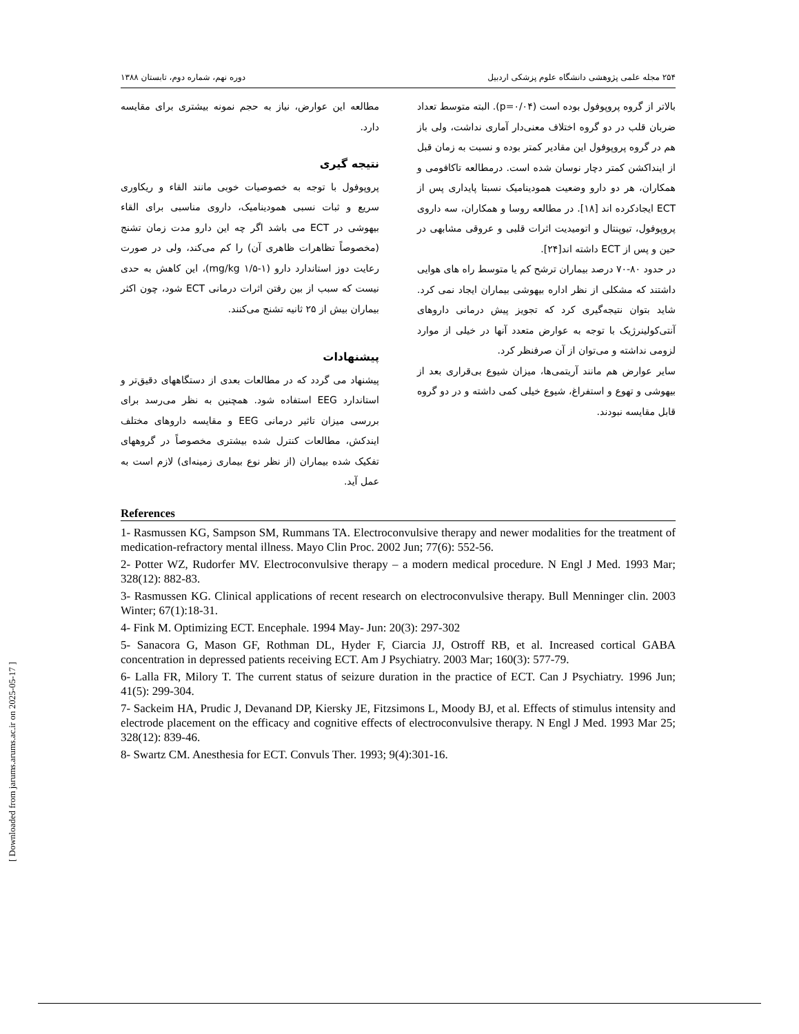[ Downloaded from jarums.arums.ac.ir on 2025-05-17 ]
۲۵۴ مجله علمی پژوهشی دانشگاه علوم پزشکی اردبیل دوره نهم، شماره دوم، تابستان ۱۳۸۸
بالاتر از گروه پروپوفول بوده است (p=۰/۰۴). البته متوسط تعداد ضربان قلب در دو گروه اختلاف معنی‌دار آماری نداشت، ولی باز هم در گروه پروپوفول این مقادیر کمتر بوده و نسبت به زمان قبل از اینداکشن کمتر دچار نوسان شده است. درمطالعه تاکافومی و همکاران، هر دو دارو وضعیت همودینامیک نسبتا پایداری پس از ECT ایجادکرده اند [۱۸]. در مطالعه روسا و همکاران، سه داروی پروپوفول، تیوپنتال و اتومیدیت اثرات قلبی و عروقی مشابهی در حین و پس از ECT داشته اند[۲۴].
در حدود ۸۰-۷۰ درصد بیماران ترشح کم یا متوسط راه های هوایی داشتند که مشکلی از نظر اداره بیهوشی بیماران ایجاد نمی کرد. شاید بتوان نتیجه‌گیری کرد که تجویز پیش درمانی داروهای آنتی‌کولینرژیک با توجه به عوارض متعدد آنها در خیلی از موارد لزومی نداشته و می‌توان از آن صرفنظر کرد.
سایر عوارض هم مانند آریتمی‌ها، میزان شیوع بی‌قراری بعد از بیهوشی و تهوع و استفراغ، شیوع خیلی کمی داشته و در دو گروه قابل مقایسه نبودند.
مطالعه این عوارض، نیاز به حجم نمونه بیشتری برای مقایسه دارد.
نتیجه گیری
پروپوفول با توجه به خصوصیات خوبی مانند القاء و ریکاوری سریع و ثبات نسبی همودینامیک، داروی مناسبی برای القاء بیهوشی در ECT می باشد اگر چه این دارو مدت زمان تشنج (مخصوصاً تظاهرات ظاهری آن) را کم می‌کند، ولی در صورت رعایت دوز استاندارد دارو (mg/kg ۱/۵-۱)، این کاهش به حدی نیست که سبب از بین رفتن اثرات درمانی ECT شود، چون اکثر بیماران بیش از ۲۵ ثانیه تشنج می‌کنند.
پیشنهادات
پیشنهاد می گردد که در مطالعات بعدی از دستگاههای دقیق‌تر و استاندارد EEG استفاده شود. همچنین به نظر می‌رسد برای بررسی میزان تاثیر درمانی EEG و مقایسه داروهای مختلف ایندکش، مطالعات کنترل شده بیشتری مخصوصاً در گروههای تفکیک شده بیماران (از نظر نوع بیماری زمینه‌ای) لازم است به عمل آید.
References
1- Rasmussen KG, Sampson SM, Rummans TA. Electroconvulsive therapy and newer modalities for the treatment of medication-refractory mental illness. Mayo Clin Proc. 2002 Jun; 77(6): 552-56.
2- Potter WZ, Rudorfer MV. Electroconvulsive therapy – a modern medical procedure. N Engl J Med. 1993 Mar; 328(12): 882-83.
3- Rasmussen KG. Clinical applications of recent research on electroconvulsive therapy. Bull Menninger clin. 2003 Winter; 67(1):18-31.
4- Fink M. Optimizing ECT. Encephale. 1994 May- Jun: 20(3): 297-302
5- Sanacora G, Mason GF, Rothman DL, Hyder F, Ciarcia JJ, Ostroff RB, et al. Increased cortical GABA concentration in depressed patients receiving ECT. Am J Psychiatry. 2003 Mar; 160(3): 577-79.
6- Lalla FR, Milory T. The current status of seizure duration in the practice of ECT. Can J Psychiatry. 1996 Jun; 41(5): 299-304.
7- Sackeim HA, Prudic J, Devanand DP, Kiersky JE, Fitzsimons L, Moody BJ, et al. Effects of stimulus intensity and electrode placement on the efficacy and cognitive effects of electroconvulsive therapy. N Engl J Med. 1993 Mar 25; 328(12): 839-46.
8- Swartz CM. Anesthesia for ECT. Convuls Ther. 1993; 9(4):301-16.